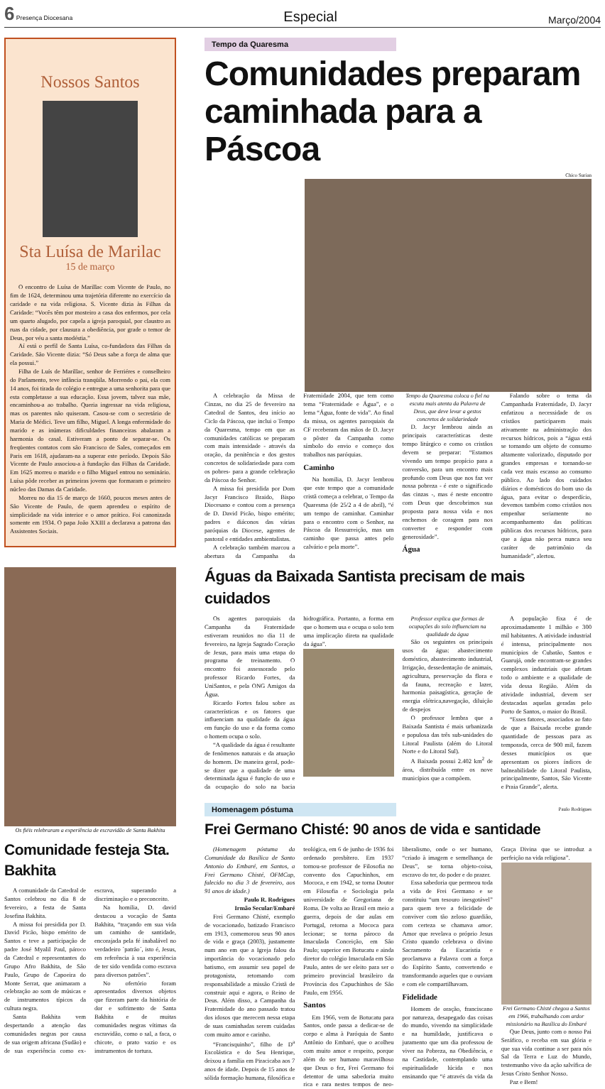6 Presença Diocesana Especial Março/2004
Nossos Santos
Sta Luísa de Marilac
15 de março
O encontro de Luísa de Marillac com Vicente de Paulo, no fim de 1624, determinou uma trajetória diferente no exercício da caridade e na vida religiosa. S. Vicente dizia às Filhas da Caridade: “Vocês têm por mosteiro a casa dos enfermos, por cela um quarto alugado, por capela a igreja paroquial, por claustro as ruas da cidade, por clausura a obediência, por grade o temor de Deus, por véu a santa modéstia.”
Aí está o perfil de Santa Luísa, co-fundadora das Filhas da Caridade. São Vicente dizia: “Só Deus sabe a força de alma que ela possui.”
Filha de Luís de Marillac, senhor de Ferriéres e conselheiro do Parlamento, teve infância tranqüila. Morrendo o pai, ela com 14 anos, foi tirada do colégio e entregue a uma senhorita para que esta completasse a sua educação. Essa jovem, talvez sua mãe, encaminhou-a ao trabalho. Queria ingressar na vida religiosa, mas os parentes não quiseram. Casou-se com o secretário de Maria de Médici. Teve um filho, Miguel. A longa enfermidade do marido e as inúmeras dificuldades financeiras abalaram a harmonia do casal. Estiveram a ponto de separar-se. Os freqüentes contatos com são Francisco de Sales, começados em Paris em 1618, ajudaram-na a superar este período. Depois São Vicente de Paulo associou-a à fundação das Filhas da Caridade. Em 1625 morreu o marido e o filho Miguel entrou no seminário. Luísa pôde receber as primeiras jovens que formaram o primeiro núcleo das Damas da Caridade.
Morreu no dia 15 de março de 1660, poucos meses antes de São Vicente de Paulo, de quem aprendeu o espírito de simplicidade na vida interior e o amor prático. Foi canonizada somente em 1934. O papa João XXIII a declarava a patrona das Assistentes Sociais.
Os fiéis relebraram a experiência de escravidão de Santa Bakhita
Comunidade festeja Sta. Bakhita
A comunidade da Catedral de Santos celebrou no dia 8 de fevereiro, a festa de Santa Josefina Bakhita.
A missa foi presidida por D. David Picão, bispo emérito de Santos e teve a participação de padre José Myalil Paul, pároco da Catedral e representantes do Grupo Afro Bakhita, de São Paulo, Grupo de Capoeira do Monte Serrat, que animaram a celebração ao som de músicas e de instrumentos típicos da cultura negra.
Santa Bakhita vem despertando a atenção das comunidades negras por causa de sua origem africana (Sudão) e de sua experiência como ex-escrava, superando a discriminação e o preconceito.
Na homilia, D. david destacou a vocação de Santa Bakhita, “traçando em sua vida um caminho de santidade, encorajada pela fé inabalável no verdadeiro ´patrão´, isto é, Jesus, em referência à sua experiência de ter sido vendida como escrava para diversos patrões”.
No ofertório foram apresentados diversos objetos que fizeram parte da história de dor e sofrimento de Santa Bakhita e de muitas comunidades negras vítimas da escravidão, como o sal, a faca, o chicote, o prato vazio e os instrumentos de tortura.
Tempo da Quaresma
Comunidades preparam caminhada para a Páscoa
Chico Surian
A celebração da Missa de Cinzas, no dia 25 de fevereiro na Catedral de Santos, deu início ao Ciclo da Páscoa, que inclui o Tempo da Quaresma, tempo em que as comunidades católicas se preparam com mais intensidade - através da oração, da penitência e dos gestos concretos de solidariedade para com os pobres- para a grande celebração da Páscoa do Senhor.
A missa foi presidida por Dom Jacyr Francisco Braido, Bispo Diocesano e contou com a presença de D. David Picão, bispo emérito; padres e diáconos das várias paróquias da Diocese, agentes de pastoral e entidades ambientalistas.
A celebração também marcou a abertura da Campanha da Fraternidade 2004, que tem como tema “Fraternidade e Água”, e o lema “Água, fonte de vida”. Ao final da missa, os agentes paroquiais da CF receberam das mãos de D. Jacyr o pôster da Campanha como símbolo do envio e começo dos trabalhos nas paróquias.
Caminho
Na homilia, D. Jacyr lembrou que este tempo que a comunidade cristã começa a celebrar, o Tempo da Quaresma (de 25/2 a 4 de abril), “é um tempo de caminhar. Caminhar para o encontro com o Senhor, na Páscoa da Ressurreição, mas um caminho que passa antes pelo calvário e pela morte”.
Tempo da Quaresma coloca o fiel na escuta mais atenta da Palavra de Deus, que deve levar a gestos concretos de solidariedade
D. Jacyr lembrou ainda as principais características deste tempo litúrgico e como os cristãos devem se preparar: “Estamos vivendo um tempo propício para a conversão, para um encontro mais profundo com Deus que nos faz ver nossa pobreza - é este o significado das cinzas -, mas é neste encontro com Deus que descobrimos sua proposta para nossa vida e nos enchemos de coragem para nos converter e responder com generosidade”.
Água
Falando sobre o tema da Campanhada Fraternidade, D. Jacyr enfatizou a necessidade de os cristãos participarem mais ativamente na administração dos recursos hídricos, pois a “água está se tornando um objeto de consumo altamente valorizado, disputado por grandes empresas e tornando-se cada vez mais escasso ao consumo público. Ao lado dos cuidados diários e domésticos do bom uso da água, para evitar o desperdício, devemos também como cristãos nos empenhar seriamente no acompanhamento das políticas públicas dos recursos hídricos, para que a água não perca nunca seu caráter de patrimônio da humanidade”, alertou.
Águas da Baixada Santista precisam de mais cuidados
Os agentes paroquiais da Campanha da Fraternidade estiveram reunidos no dia 11 de fevereiro, na Igreja Sagrado Coração de Jesus, para mais uma etapa do programa de treinamento. O encontro foi assessorado pelo professor Ricardo Fortes, da UniSantos, e pela ONG Amigos da Água.
Ricardo Fortes falou sobre as características e os fatores que influenciam na qualidade da água em função do uso e da forma como o homem ocupa o solo.
“A qualidade da água é resultante de fenômenos naturais e da atuação do homem. De maneira geral, pode-se dizer que a qualidade de uma determinada água é função do uso e da ocupação do solo na bacia hidrográfica. Portanto, a forma em que o homem usa e ocupa o solo tem uma implicação direta na qualidade da água”.
Professor explica que formas de ocupações do solo influenciam na qualidade da água
São os seguintes os principais usos da água: abastecimento doméstico, abastecimento industrial, Irrigação, dessedentação de animais, agricultura, preservação da flora e da fauna, recreação e lazer, harmonia paisagística, geração de energia elétrica,navegação, diluição de despejos
O professor lembra que a Baixada Santista é mais urbanizada e populosa das três sub-unidades do Litoral Paulista (além do Litoral Norte e do Litoral Sul).
A Baixada possui 2.402 km<sup>2</sup> de área, distribuída entre os nove municípios que a compõem.
A população fixa é de aproximadamente 1 milhão e 300 mil habitantes. A atividade industrial é intensa, principalmente nos municípios de Cubatão, Santos e Guarujá, onde encontram-se grandes complexos industriais que afetam todo o ambiente e a qualidade de vida dessa Região. Além da atividade industrial, devem ser destacadas aquelas geradas pelo Porto de Santos, o maior do Brasil.
“Esses fatores, associados ao fato de que a Baixada recebe grande quantidade de pessoas para as temporada, cerca de 900 mil, fazem desses municípios os que apresentam os piores índices de balneabilidade do Litoral Paulista, principalmente, Santos, São Vicente e Praia Grande”, alerta.
Homenagem póstuma
Paulo Rodrigues
Frei Germano Chisté: 90 anos de vida e santidade
(Homenagem póstuma da Comunidade da Basílica de Santo Antonio do Embaré, em Santos, a Frei Germano Chisté, OFMCap, falecido no dia 3 de fevereiro, aos 91 anos de idade.)
Paulo R. Rodrigues
Irmão Secular/Embaré
Frei Germano Chisté, exemplo de vocacionado, batizado Francisco em 1913, comemorou seus 90 anos de vida e graça (2003), justamente num ano em que a Igreja falou da importância do vocacionado pelo batismo, em assumir seu papel de protagonista, retomando com responsabilidade a missão Cristã de construir aqui e agora, o Reino de Deus. Além disso, a Campanha da Fraternidade do ano passado tratou dos idosos que merecem nessa etapa de suas caminhadas serem cuidadas com muito amor e carinho.
“Francisquinho”, filho de D<sup>a</sup> Escolástica e do Seu Henrique, deixou a família em Piracicaba aos 7 anos de idade. Depois de 15 anos de sólida formação humana, filosófica e teológica, em 6 de junho de 1936 foi ordenado presbítero. Em 1937 tornou-se professor de Filosofia no convento dos Capuchinhos, em Mococa, e em 1942, se torna Doutor em Filosofia e Sociologia pela universidade de Gregoriana de Roma. De volta ao Brasil em meio a guerra, depois de dar aulas em Portugal, retorna a Mococa para lecionar; se torna pároco da Imaculada Conceição, em São Paulo; superior em Botucatu e ainda diretor do colégio Imaculada em São Paulo, antes de ser eleito para ser o primeiro provincial brasileiro da Província dos Capuchinhos de São Paulo, em 1956.
Santos
Em 1966, vem de Botucatu para Santos, onde passa a dedicar-se de corpo e alma à Paróquia de Santo Antônio do Embaré, que o acolheu com muito amor e respeito, porque além do ser humano maravilhoso que Deus o fez, Frei Germano foi detentor de uma sabedoria muito rica e rara nestes tempos de neo-liberalismo, onde o ser humano, “criado à imagem e semelhança de Deus”, se torna objeto-coisa, escravo do ter, do poder e do prazer.
Essa sabedoria que permeou toda a vida de Frei Germano e se constituiu “um tesouro inesgotável” para quem teve a felicidade de conviver com tão zeloso guardião, com certeza se chamava amor. Amor que revelava o próprio Jesus Cristo quando celebrava o divino Sacramento da Eucaristia e proclamava a Palavra com a força do Espírito Santo, convertendo e transformando aqueles que o ouviam e com ele compartilhavam.
Fidelidade
Homem de oração, franciscano por natureza, desapegado das coisas do mundo, vivendo na simplicidade e na humildade, justificava o juramento que um dia professou de viver na Pobreza, na Obediência, e na Castidade, contemplando uma espiritualidade lúcida e nos ensinando que “é através da vida da Graça Divina que se introduz a perfeição na vida religiosa”.
Frei Germano Chisté chegou a Santos em 1966, trabalhando com ardor missionário na Basílica do Embaré
Que Deus, junto com o nosso Pai Seráfico, o receba em sua glória e que sua vida continue a ser para nós Sal da Terra e Luz do Mundo, testemunho vivo da ação salvífica de Jesus Cristo Senhor Nosso.
Paz e Bem!